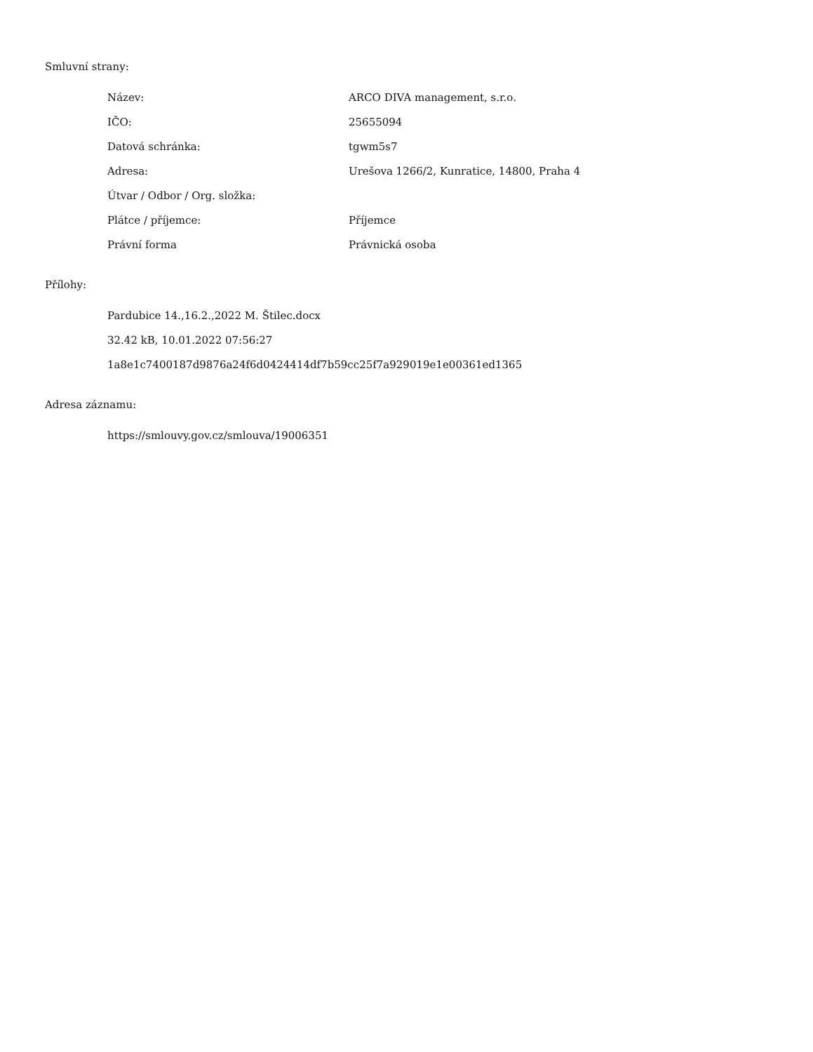Smluvní strany:
| Název: | ARCO DIVA management, s.r.o. |
| IČO: | 25655094 |
| Datová schránka: | tgwm5s7 |
| Adresa: | Urešova 1266/2, Kunratice, 14800, Praha 4 |
| Útvar / Odbor / Org. složka: | |
| Plátce / příjemce: | Příjemce |
| Právní forma | Právnická osoba |
Přílohy:
Pardubice 14.,16.2.,2022 M. Štilec.docx
32.42 kB, 10.01.2022 07:56:27
1a8e1c7400187d9876a24f6d0424414df7b59cc25f7a929019e1e00361ed1365
Adresa záznamu:
https://smlouvy.gov.cz/smlouva/19006351